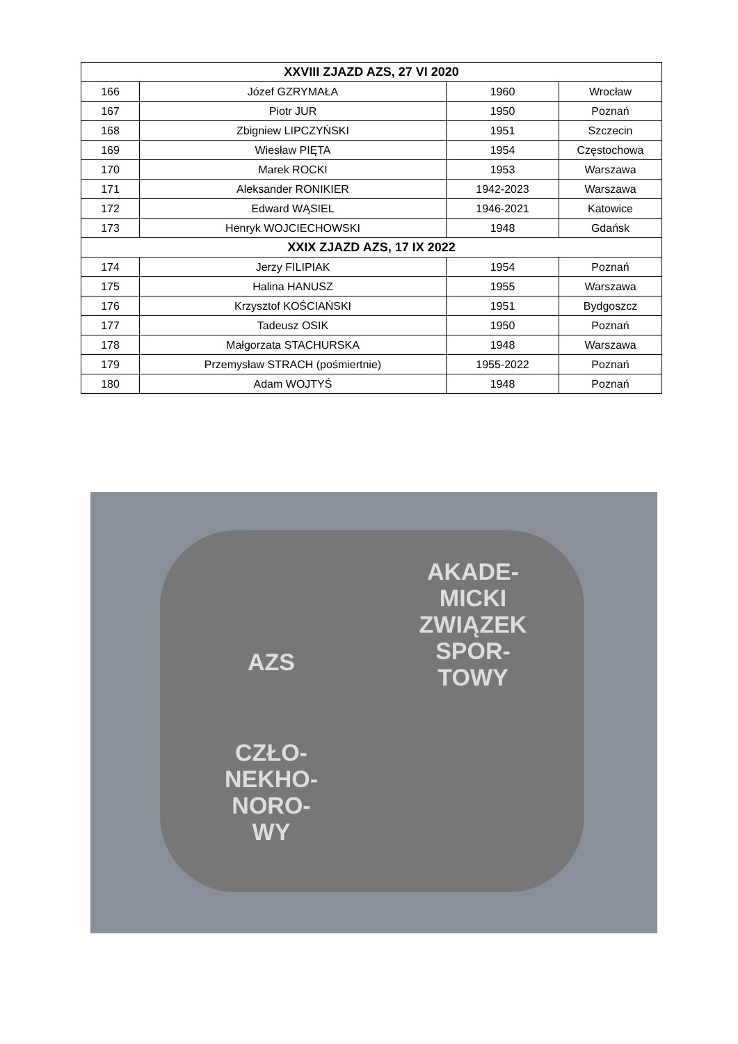| XXVIII ZJAZD AZS, 27 VI 2020 | | | |
| --- | --- | --- | --- |
| 166 | Józef GZRYMAŁA | 1960 | Wrocław |
| 167 | Piotr JUR | 1950 | Poznań |
| 168 | Zbigniew LIPCZYŃSKI | 1951 | Szczecin |
| 169 | Wiesław PIĘTA | 1954 | Częstochowa |
| 170 | Marek ROCKI | 1953 | Warszawa |
| 171 | Aleksander RONIKIER | 1942-2023 | Warszawa |
| 172 | Edward WĄSIEL | 1946-2021 | Katowice |
| 173 | Henryk WOJCIECHOWSKI | 1948 | Gdańsk |
| XXIX ZJAZD AZS, 17 IX 2022 | | | |
| 174 | Jerzy FILIPIAK | 1954 | Poznań |
| 175 | Halina HANUSZ | 1955 | Warszawa |
| 176 | Krzysztof KOŚCIAŃSKI | 1951 | Bydgoszcz |
| 177 | Tadeusz OSIK | 1950 | Poznań |
| 178 | Małgorzata STACHURSKA | 1948 | Warszawa |
| 179 | Przemysław STRACH (pośmiertnie) | 1955-2022 | Poznań |
| 180 | Adam WOJTYŚ | 1948 | Poznań |
AZS
AKADE-
MICKI
ZWIĄZEK
SPOR-
TOWY
CZŁO-
NEKHO-
NORO-
WY